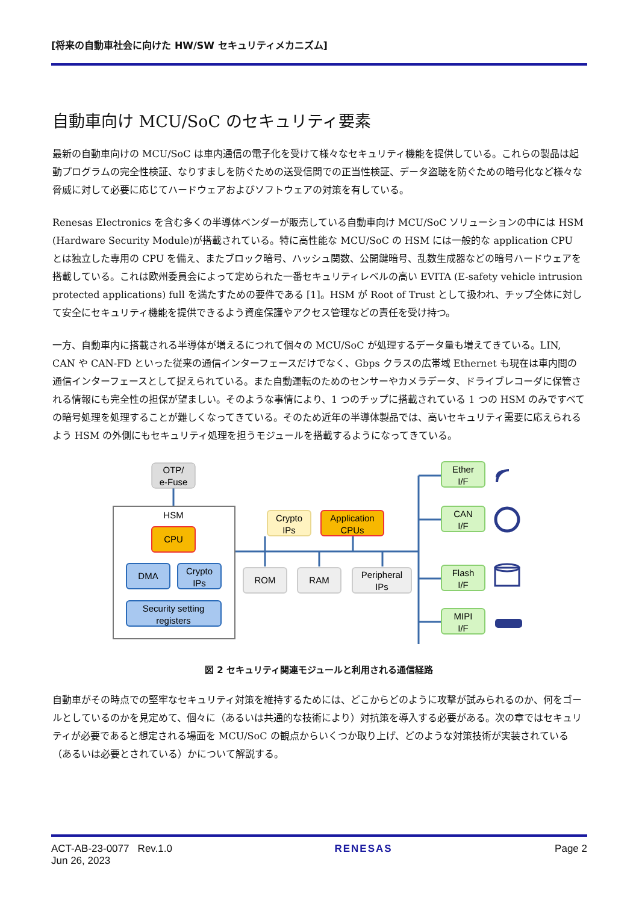[将来の自動車社会に向けた HW/SW セキュリティメカニズム]
自動車向け MCU/SoC のセキュリティ要素
最新の自動車向けの MCU/SoC は車内通信の電子化を受けて様々なセキュリティ機能を提供している。これらの製品は起動プログラムの完全性検証、なりすましを防ぐための送受信間での正当性検証、データ盗聴を防ぐための暗号化など様々な脅威に対して必要に応じてハードウェアおよびソフトウェアの対策を有している。
Renesas Electronics を含む多くの半導体ベンダーが販売している自動車向け MCU/SoC ソリューションの中には HSM (Hardware Security Module)が搭載されている。特に高性能な MCU/SoC の HSM には一般的な application CPU とは独立した専用の CPU を備え、またブロック暗号、ハッシュ関数、公開鍵暗号、乱数生成器などの暗号ハードウェアを搭載している。これは欧州委員会によって定められた一番セキュリティレベルの高い EVITA (E-safety vehicle intrusion protected applications) full を満たすための要件である [1]。HSM が Root of Trust として扱われ、チップ全体に対して安全にセキュリティ機能を提供できるよう資産保護やアクセス管理などの責任を受け持つ。
一方、自動車内に搭載される半導体が増えるにつれて個々の MCU/SoC が処理するデータ量も増えてきている。LIN, CAN や CAN-FD といった従来の通信インターフェースだけでなく、Gbps クラスの広帯域 Ethernet も現在は車内間の通信インターフェースとして捉えられている。また自動運転のためのセンサーやカメラデータ、ドライブレコーダに保管される情報にも完全性の担保が望ましい。そのような事情により、1 つのチップに搭載されている 1 つの HSM のみですべての暗号処理を処理することが難しくなってきている。そのため近年の半導体製品では、高いセキュリティ需要に応えられるよう HSM の外側にもセキュリティ処理を担うモジュールを搭載するようになってきている。
HSM
OTP/
e-Fuse
CPU
DMA
Crypto
IPs
Security setting
registers
Crypto
IPs
Application
CPUs
ROM
RAM
Peripheral
IPs
Ether
I/F
CAN
I/F
Flash
I/F
MIPI
I/F
図 2 セキュリティ関連モジュールと利用される通信経路
自動車がその時点での堅牢なセキュリティ対策を維持するためには、どこからどのように攻撃が試みられるのか、何をゴールとしているのかを見定めて、個々に（あるいは共通的な技術により）対抗策を導入する必要がある。次の章ではセキュリティが必要であると想定される場面を MCU/SoC の観点からいくつか取り上げ、どのような対策技術が実装されている（あるいは必要とされている）かについて解説する。
ACT-AB-23-0077 Rev.1.0
Jun 26, 2023
RENESAS Page 2